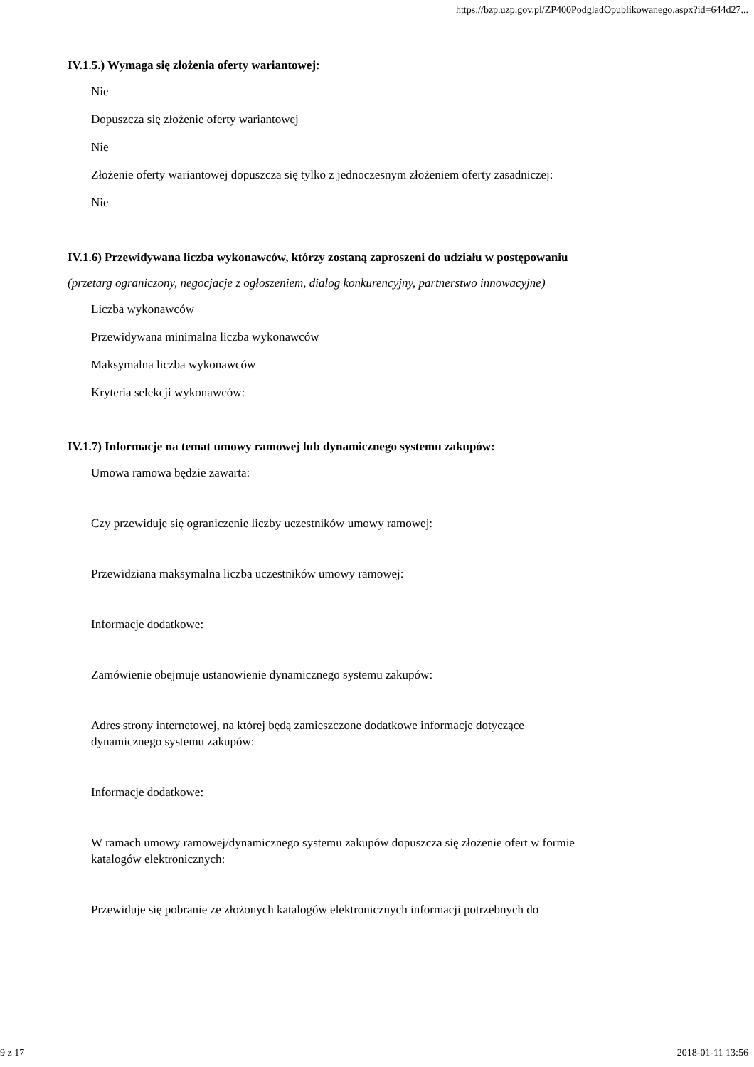https://bzp.uzp.gov.pl/ZP400PodgladOpublikowanego.aspx?id=644d27...
IV.1.5.) Wymaga się złożenia oferty wariantowej:
Nie
Dopuszcza się złożenie oferty wariantowej
Nie
Złożenie oferty wariantowej dopuszcza się tylko z jednoczesnym złożeniem oferty zasadniczej:
Nie
IV.1.6) Przewidywana liczba wykonawców, którzy zostaną zaproszeni do udziału w postępowaniu
(przetarg ograniczony, negocjacje z ogłoszeniem, dialog konkurencyjny, partnerstwo innowacyjne)
Liczba wykonawców
Przewidywana minimalna liczba wykonawców
Maksymalna liczba wykonawców
Kryteria selekcji wykonawców:
IV.1.7) Informacje na temat umowy ramowej lub dynamicznego systemu zakupów:
Umowa ramowa będzie zawarta:
Czy przewiduje się ograniczenie liczby uczestników umowy ramowej:
Przewidziana maksymalna liczba uczestników umowy ramowej:
Informacje dodatkowe:
Zamówienie obejmuje ustanowienie dynamicznego systemu zakupów:
Adres strony internetowej, na której będą zamieszczone dodatkowe informacje dotyczące
dynamicznego systemu zakupów:
Informacje dodatkowe:
W ramach umowy ramowej/dynamicznego systemu zakupów dopuszcza się złożenie ofert w formie
katalogów elektronicznych:
Przewiduje się pobranie ze złożonych katalogów elektronicznych informacji potrzebnych do
9 z 17 2018-01-11 13:56